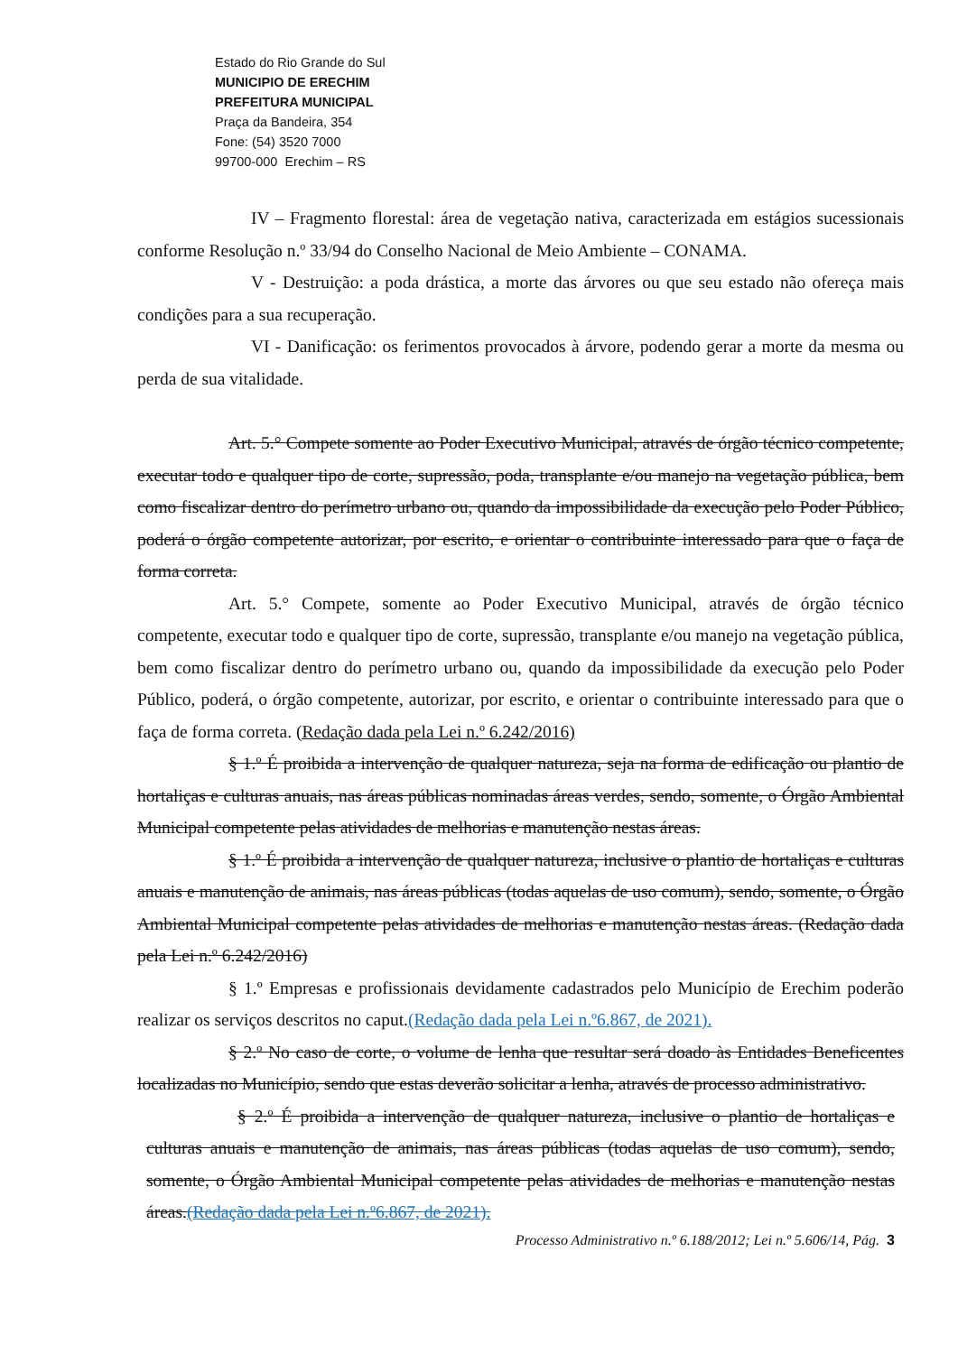Estado do Rio Grande do Sul
MUNICIPIO DE ERECHIM
PREFEITURA MUNICIPAL
Praça da Bandeira, 354
Fone: (54) 3520 7000
99700-000 Erechim – RS
IV – Fragmento florestal: área de vegetação nativa, caracterizada em estágios sucessionais conforme Resolução n.º 33/94 do Conselho Nacional de Meio Ambiente – CONAMA.
V - Destruição: a poda drástica, a morte das árvores ou que seu estado não ofereça mais condições para a sua recuperação.
VI - Danificação: os ferimentos provocados à árvore, podendo gerar a morte da mesma ou perda de sua vitalidade.
Art. 5.° Compete somente ao Poder Executivo Municipal, através de órgão técnico competente, executar todo e qualquer tipo de corte, supressão, poda, transplante e/ou manejo na vegetação pública, bem como fiscalizar dentro do perímetro urbano ou, quando da impossibilidade da execução pelo Poder Público, poderá o órgão competente autorizar, por escrito, e orientar o contribuinte interessado para que o faça de forma correta.
Art. 5.° Compete, somente ao Poder Executivo Municipal, através de órgão técnico competente, executar todo e qualquer tipo de corte, supressão, transplante e/ou manejo na vegetação pública, bem como fiscalizar dentro do perímetro urbano ou, quando da impossibilidade da execução pelo Poder Público, poderá, o órgão competente, autorizar, por escrito, e orientar o contribuinte interessado para que o faça de forma correta. (Redação dada pela Lei n.º 6.242/2016)
§ 1.º É proibida a intervenção de qualquer natureza, seja na forma de edificação ou plantio de hortaliças e culturas anuais, nas áreas públicas nominadas áreas verdes, sendo, somente, o Órgão Ambiental Municipal competente pelas atividades de melhorias e manutenção nestas áreas.
§ 1.º É proibida a intervenção de qualquer natureza, inclusive o plantio de hortaliças e culturas anuais e manutenção de animais, nas áreas públicas (todas aquelas de uso comum), sendo, somente, o Órgão Ambiental Municipal competente pelas atividades de melhorias e manutenção nestas áreas. (Redação dada pela Lei n.º 6.242/2016)
§ 1.º Empresas e profissionais devidamente cadastrados pelo Município de Erechim poderão realizar os serviços descritos no caput.(Redação dada pela Lei n.º6.867, de 2021).
§ 2.º No caso de corte, o volume de lenha que resultar será doado às Entidades Beneficentes localizadas no Município, sendo que estas deverão solicitar a lenha, através de processo administrativo.
§ 2.º É proibida a intervenção de qualquer natureza, inclusive o plantio de hortaliças e culturas anuais e manutenção de animais, nas áreas públicas (todas aquelas de uso comum), sendo, somente, o Órgão Ambiental Municipal competente pelas atividades de melhorias e manutenção nestas áreas.(Redação dada pela Lei n.º6.867, de 2021).
Processo Administrativo n.º 6.188/2012; Lei n.º 5.606/14, Pág. 3